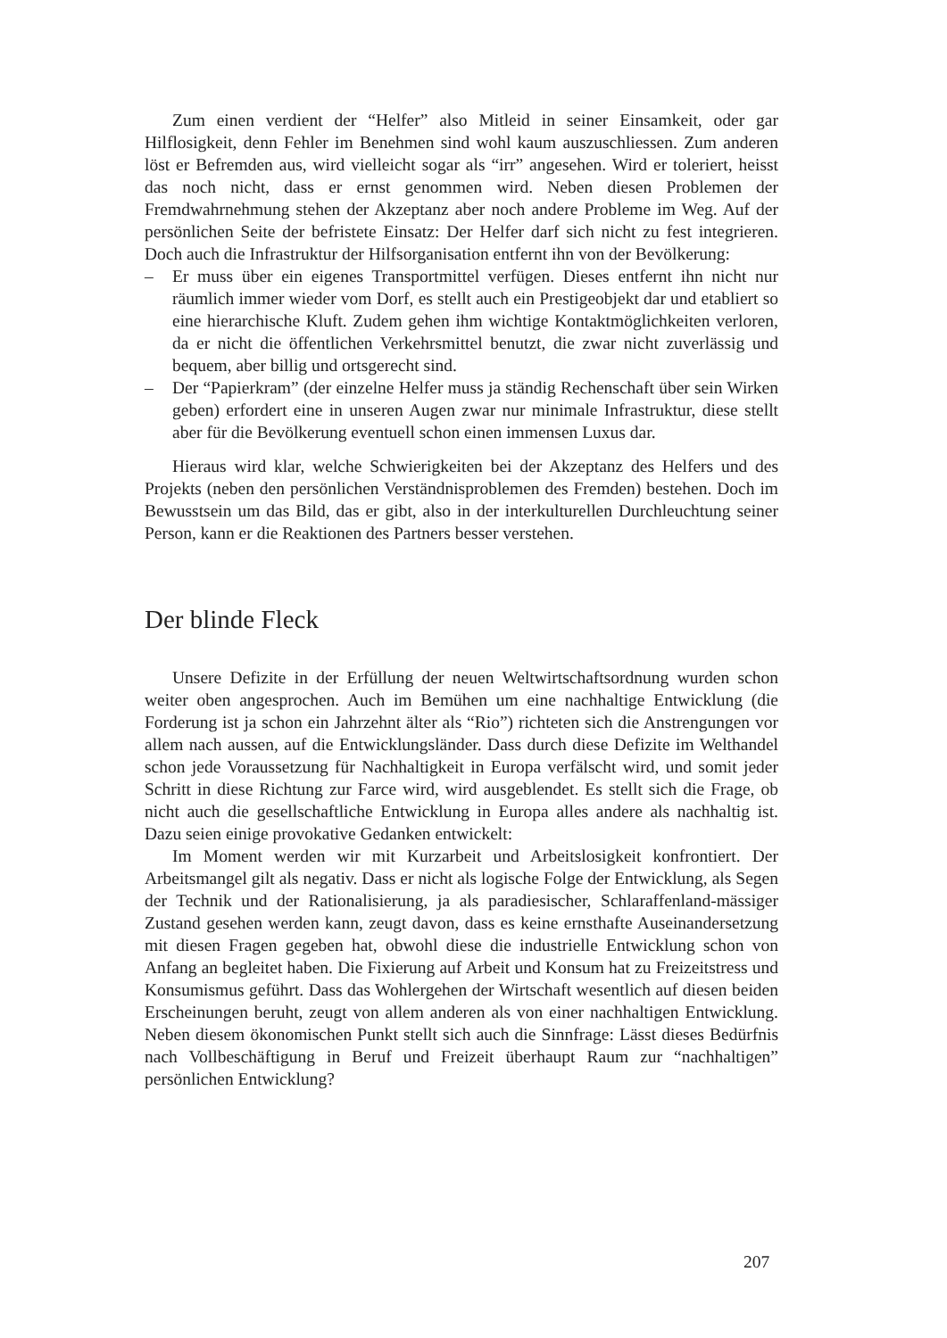Zum einen verdient der “Helfer” also Mitleid in seiner Einsamkeit, oder gar Hilflosigkeit, denn Fehler im Benehmen sind wohl kaum auszuschliessen. Zum anderen löst er Befremden aus, wird vielleicht sogar als “irr” angesehen. Wird er toleriert, heisst das noch nicht, dass er ernst genommen wird. Neben diesen Problemen der Fremdwahrnehmung stehen der Akzeptanz aber noch andere Probleme im Weg. Auf der persönlichen Seite der befristete Einsatz: Der Helfer darf sich nicht zu fest integrieren. Doch auch die Infrastruktur der Hilfsorganisation entfernt ihn von der Bevölkerung:
– Er muss über ein eigenes Transportmittel verfügen. Dieses entfernt ihn nicht nur räumlich immer wieder vom Dorf, es stellt auch ein Prestigeobjekt dar und etabliert so eine hierarchische Kluft. Zudem gehen ihm wichtige Kontaktmöglichkeiten verloren, da er nicht die öffentlichen Verkehrsmittel benutzt, die zwar nicht zuverlässig und bequem, aber billig und ortsgerecht sind.
– Der “Papierkram” (der einzelne Helfer muss ja ständig Rechenschaft über sein Wirken geben) erfordert eine in unseren Augen zwar nur minimale Infrastruktur, diese stellt aber für die Bevölkerung eventuell schon einen immensen Luxus dar.
Hieraus wird klar, welche Schwierigkeiten bei der Akzeptanz des Helfers und des Projekts (neben den persönlichen Verständnisproblemen des Fremden) bestehen. Doch im Bewusstsein um das Bild, das er gibt, also in der interkulturellen Durchleuchtung seiner Person, kann er die Reaktionen des Partners besser verstehen.
Der blinde Fleck
Unsere Defizite in der Erfüllung der neuen Weltwirtschaftsordnung wurden schon weiter oben angesprochen. Auch im Bemühen um eine nachhaltige Entwicklung (die Forderung ist ja schon ein Jahrzehnt älter als “Rio”) richteten sich die Anstrengungen vor allem nach aussen, auf die Entwicklungsländer. Dass durch diese Defizite im Welthandel schon jede Voraussetzung für Nachhaltigkeit in Europa verfälscht wird, und somit jeder Schritt in diese Richtung zur Farce wird, wird ausgeblendet. Es stellt sich die Frage, ob nicht auch die gesellschaftliche Entwicklung in Europa alles andere als nachhaltig ist. Dazu seien einige provokative Gedanken entwickelt:
Im Moment werden wir mit Kurzarbeit und Arbeitslosigkeit konfrontiert. Der Arbeitsmangel gilt als negativ. Dass er nicht als logische Folge der Entwicklung, als Segen der Technik und der Rationalisierung, ja als paradiesischer, Schlaraffenland-mässiger Zustand gesehen werden kann, zeugt davon, dass es keine ernsthafte Auseinandersetzung mit diesen Fragen gegeben hat, obwohl diese die industrielle Entwicklung schon von Anfang an begleitet haben. Die Fixierung auf Arbeit und Konsum hat zu Freizeitstress und Konsumismus geführt. Dass das Wohlergehen der Wirtschaft wesentlich auf diesen beiden Erscheinungen beruht, zeugt von allem anderen als von einer nachhaltigen Entwicklung. Neben diesem ökonomischen Punkt stellt sich auch die Sinnfrage: Lässt dieses Bedürfnis nach Vollbeschäftigung in Beruf und Freizeit überhaupt Raum zur “nachhaltigen” persönlichen Entwicklung?
207